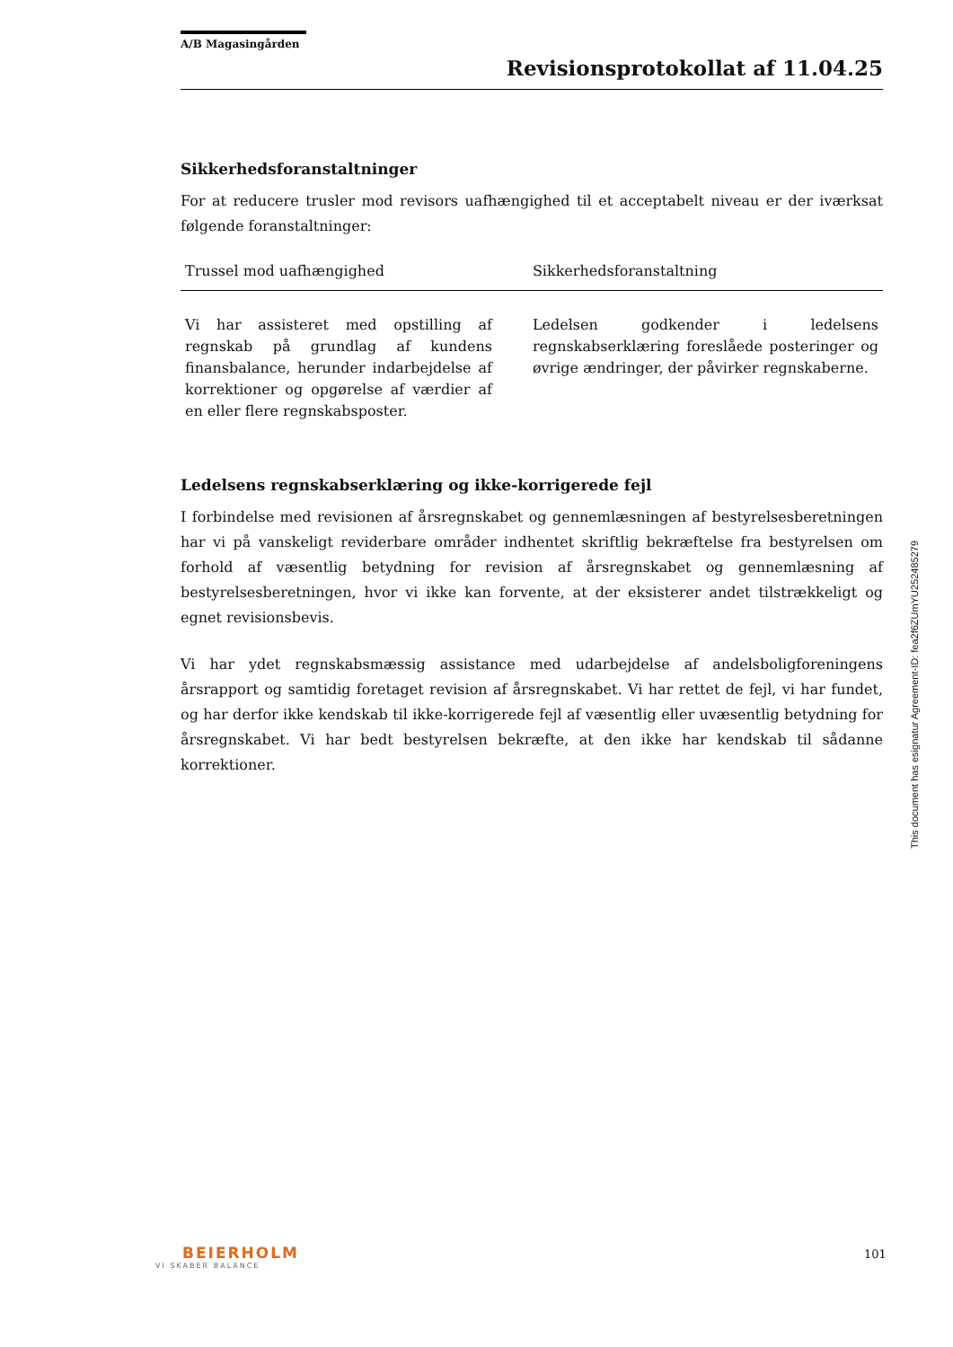A/B Magasingården
Revisionsprotokollat af 11.04.25
Sikkerhedsforanstaltninger
For at reducere trusler mod revisors uafhængighed til et acceptabelt niveau er der iværksat følgende foranstaltninger:
| Trussel mod uafhængighed | Sikkerhedsforanstaltning |
| --- | --- |
| Vi har assisteret med opstilling af regnskab på grundlag af kundens finansbalance, herunder indarbejdelse af korrektioner og opgørelse af værdier af en eller flere regnskabsposter. | Ledelsen godkender i ledelsens regnskabserklæring foreslåede posteringer og øvrige ændringer, der påvirker regnskaberne. |
Ledelsens regnskabserklæring og ikke-korrigerede fejl
I forbindelse med revisionen af årsregnskabet og gennemlæsningen af bestyrelsesberetningen har vi på vanskeligt reviderbare områder indhentet skriftlig bekræftelse fra bestyrelsen om forhold af væsentlig betydning for revision af årsregnskabet og gennemlæsning af bestyrelsesberetningen, hvor vi ikke kan forvente, at der eksisterer andet tilstrækkeligt og egnet revisionsbevis.
Vi har ydet regnskabsmæssig assistance med udarbejdelse af andelsboligforeningens årsrapport og samtidig foretaget revision af årsregnskabet. Vi har rettet de fejl, vi har fundet, og har derfor ikke kendskab til ikke-korrigerede fejl af væsentlig eller uvæsentlig betydning for årsregnskabet. Vi har bedt bestyrelsen bekræfte, at den ikke har kendskab til sådanne korrektioner.
This document has esignatur Agreement-ID: fea2f6ZUmYU252485279
BEIERHOLM
VI SKABER BALANCE
101